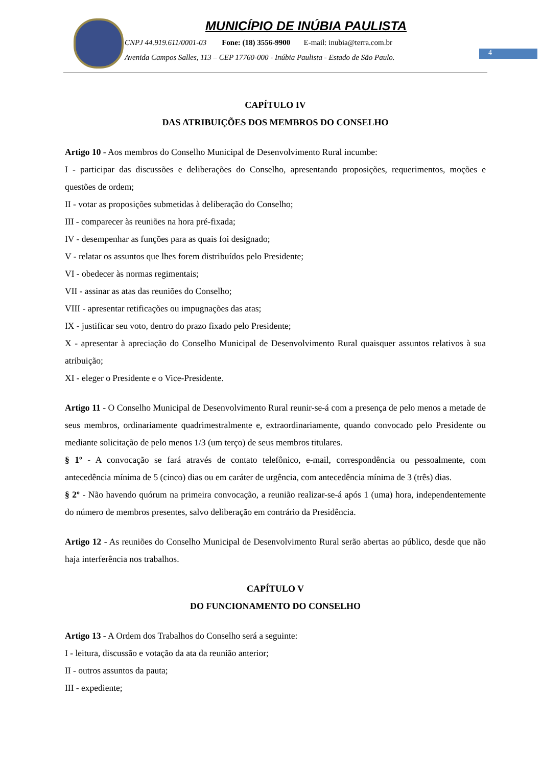MUNICÍPIO DE INÚBIA PAULISTA
CNPJ 44.919.611/0001-03 Fone: (18) 3556-9900 E-mail: inubia@terra.com.br
Avenida Campos Salles, 113 – CEP 17760-000 - Inúbia Paulista - Estado de São Paulo.
4
CAPÍTULO IV
DAS ATRIBUIÇÕES DOS MEMBROS DO CONSELHO
Artigo 10 - Aos membros do Conselho Municipal de Desenvolvimento Rural incumbe:
I - participar das discussões e deliberações do Conselho, apresentando proposições, requerimentos, moções e questões de ordem;
II - votar as proposições submetidas à deliberação do Conselho;
III - comparecer às reuniões na hora pré-fixada;
IV - desempenhar as funções para as quais foi designado;
V - relatar os assuntos que lhes forem distribuídos pelo Presidente;
VI - obedecer às normas regimentais;
VII - assinar as atas das reuniões do Conselho;
VIII - apresentar retificações ou impugnações das atas;
IX - justificar seu voto, dentro do prazo fixado pelo Presidente;
X - apresentar à apreciação do Conselho Municipal de Desenvolvimento Rural quaisquer assuntos relativos à sua atribuição;
XI - eleger o Presidente e o Vice-Presidente.
Artigo 11 - O Conselho Municipal de Desenvolvimento Rural reunir-se-á com a presença de pelo menos a metade de seus membros, ordinariamente quadrimestralmente e, extraordinariamente, quando convocado pelo Presidente ou mediante solicitação de pelo menos 1/3 (um terço) de seus membros titulares.
§ 1º - A convocação se fará através de contato telefônico, e-mail, correspondência ou pessoalmente, com antecedência mínima de 5 (cinco) dias ou em caráter de urgência, com antecedência mínima de 3 (três) dias.
§ 2º - Não havendo quórum na primeira convocação, a reunião realizar-se-á após 1 (uma) hora, independentemente do número de membros presentes, salvo deliberação em contrário da Presidência.
Artigo 12 - As reuniões do Conselho Municipal de Desenvolvimento Rural serão abertas ao público, desde que não haja interferência nos trabalhos.
CAPÍTULO V
DO FUNCIONAMENTO DO CONSELHO
Artigo 13 - A Ordem dos Trabalhos do Conselho será a seguinte:
I - leitura, discussão e votação da ata da reunião anterior;
II - outros assuntos da pauta;
III - expediente;